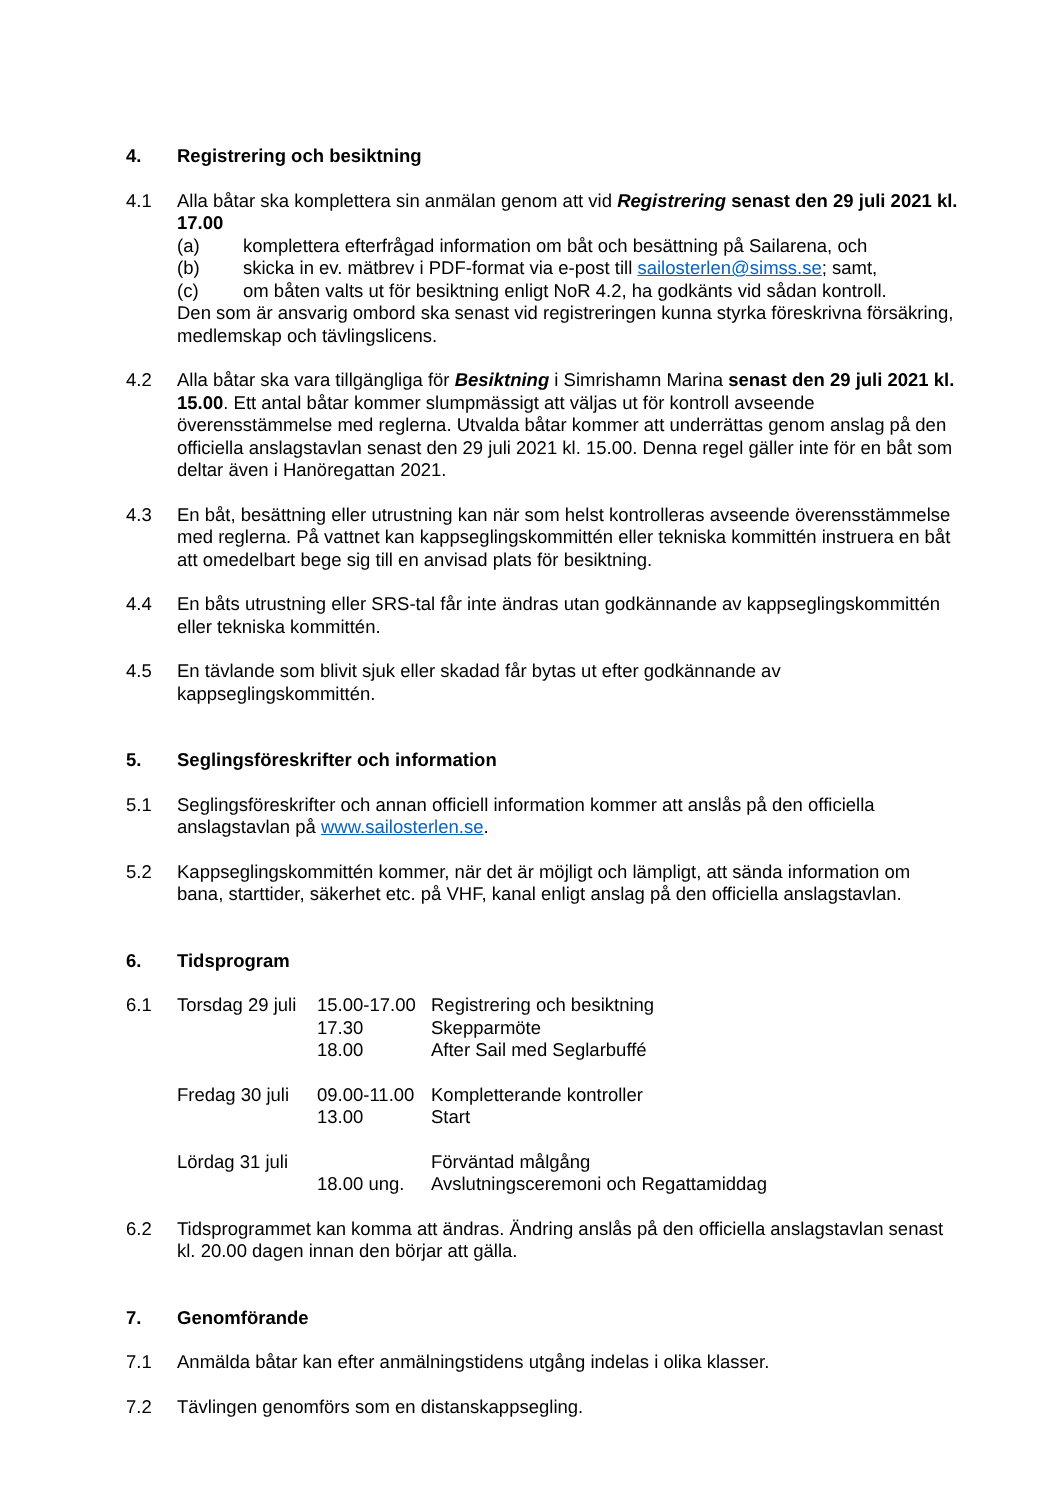4. Registrering och besiktning
4.1 Alla båtar ska komplettera sin anmälan genom att vid Registrering senast den 29 juli 2021 kl. 17.00
(a) komplettera efterfrågad information om båt och besättning på Sailarena, och
(b) skicka in ev. mätbrev i PDF-format via e-post till sailosterlen@simss.se; samt,
(c) om båten valts ut för besiktning enligt NoR 4.2, ha godkänts vid sådan kontroll.
Den som är ansvarig ombord ska senast vid registreringen kunna styrka föreskrivna försäkring, medlemskap och tävlingslicens.
4.2 Alla båtar ska vara tillgängliga för Besiktning i Simrishamn Marina senast den 29 juli 2021 kl. 15.00. Ett antal båtar kommer slumpmässigt att väljas ut för kontroll avseende överensstämmelse med reglerna. Utvalda båtar kommer att underrättas genom anslag på den officiella anslagstavlan senast den 29 juli 2021 kl. 15.00. Denna regel gäller inte för en båt som deltar även i Hanöregattan 2021.
4.3 En båt, besättning eller utrustning kan när som helst kontrolleras avseende överensstämmelse med reglerna. På vattnet kan kappseglingskommittén eller tekniska kommittén instruera en båt att omedelbart bege sig till en anvisad plats för besiktning.
4.4 En båts utrustning eller SRS-tal får inte ändras utan godkännande av kappseglingskommittén eller tekniska kommittén.
4.5 En tävlande som blivit sjuk eller skadad får bytas ut efter godkännande av kappseglingskommittén.
5. Seglingsföreskrifter och information
5.1 Seglingsföreskrifter och annan officiell information kommer att anslås på den officiella anslagstavlan på www.sailosterlen.se.
5.2 Kappseglingskommittén kommer, när det är möjligt och lämpligt, att sända information om bana, starttider, säkerhet etc. på VHF, kanal enligt anslag på den officiella anslagstavlan.
6. Tidsprogram
6.1
| Torsdag 29 juli | 15.00-17.00 | Registrering och besiktning |
| | 17.30 | Skepparmöte |
| | 18.00 | After Sail med Seglarbuffé |
| Fredag 30 juli | 09.00-11.00 | Kompletterande kontroller |
| | 13.00 | Start |
| Lördag 31 juli | | Förväntad målgång |
| | 18.00 ung. | Avslutningsceremoni och Regattamiddag |
6.2 Tidsprogrammet kan komma att ändras. Ändring anslås på den officiella anslagstavlan senast kl. 20.00 dagen innan den börjar att gälla.
7. Genomförande
7.1 Anmälda båtar kan efter anmälningstidens utgång indelas i olika klasser.
7.2 Tävlingen genomförs som en distanskappsegling.